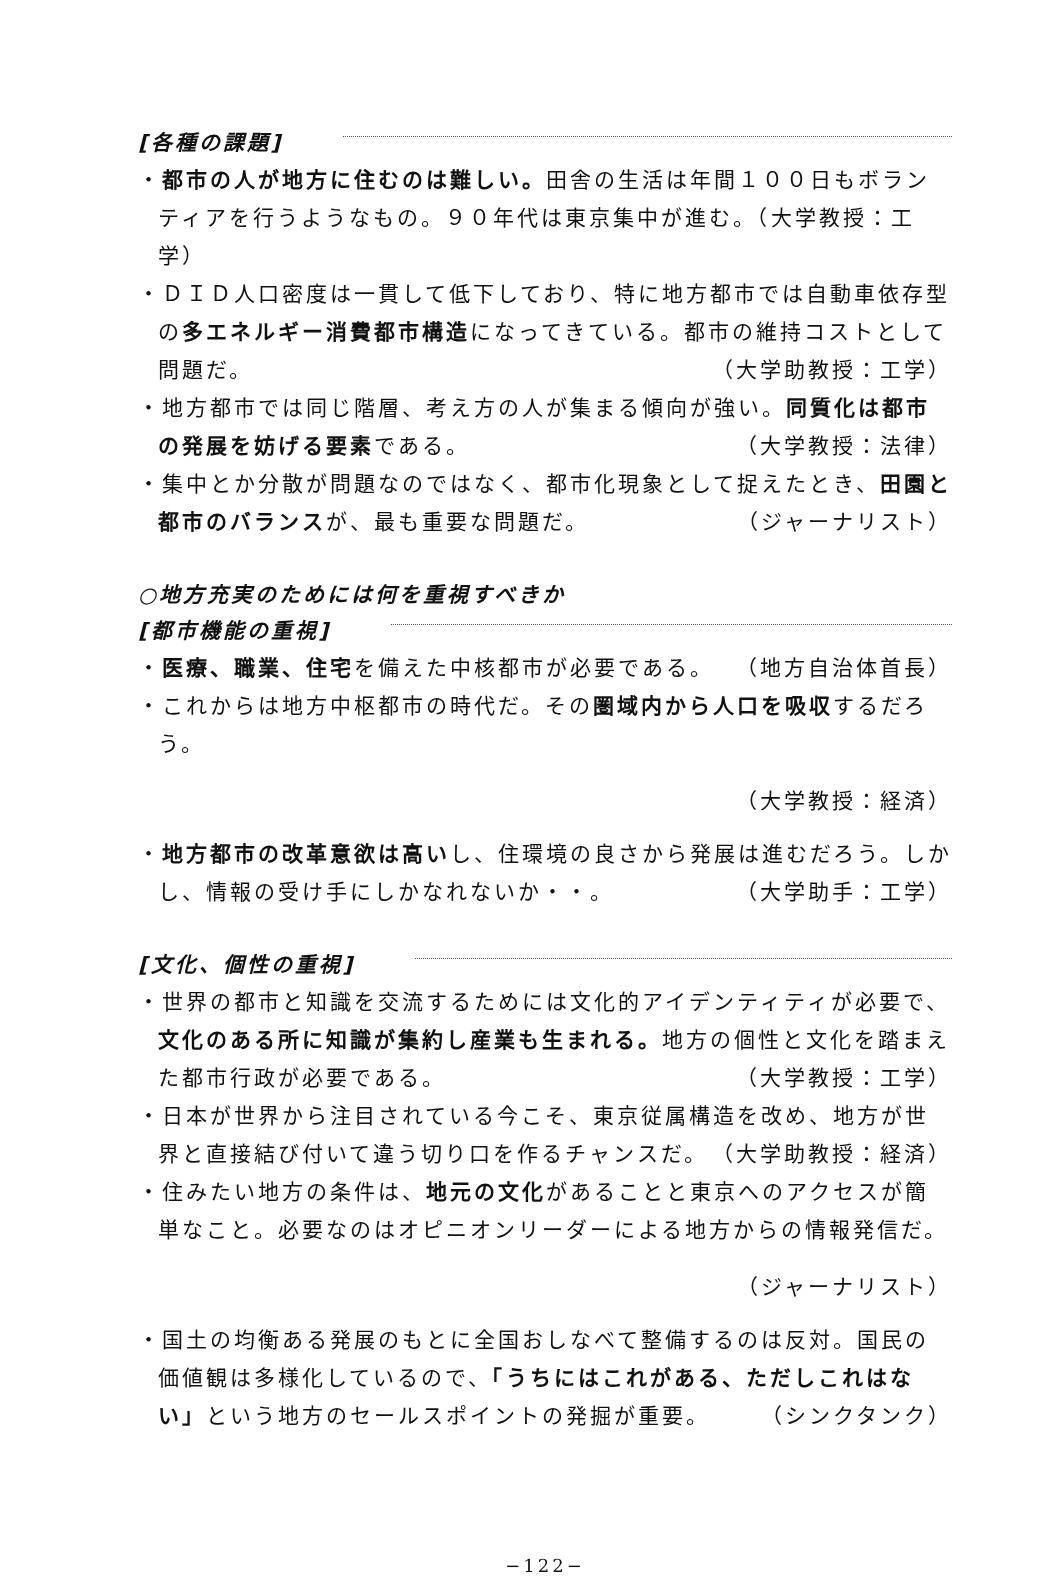[各種の課題]
・都市の人が地方に住むのは難しい。田舎の生活は年間１００日もボランティアを行うようなもの。９０年代は東京集中が進む。（大学教授：工学）
・ＤＩＤ人口密度は一貫して低下しており、特に地方都市では自動車依存型の多エネルギー消費都市構造になってきている。都市の維持コストとして問題だ。 （大学助教授：工学）
・地方都市では同じ階層、考え方の人が集まる傾向が強い。同質化は都市の発展を妨げる要素である。 （大学教授：法律）
・集中とか分散が問題なのではなく、都市化現象として捉えたとき、田園と都市のバランスが、最も重要な問題だ。 （ジャーナリスト）
○地方充実のためには何を重視すべきか
[都市機能の重視]
・医療、職業、住宅を備えた中核都市が必要である。 （地方自治体首長）
・これからは地方中枢都市の時代だ。その圏域内から人口を吸収するだろう。
（大学教授：経済）
・地方都市の改革意欲は高いし、住環境の良さから発展は進むだろう。しかし、情報の受け手にしかなれないか・・。 （大学助手：工学）
[文化、個性の重視]
・世界の都市と知識を交流するためには文化的アイデンティティが必要で、文化のある所に知識が集約し産業も生まれる。地方の個性と文化を踏まえた都市行政が必要である。 （大学教授：工学）
・日本が世界から注目されている今こそ、東京従属構造を改め、地方が世界と直接結び付いて違う切り口を作るチャンスだ。 （大学助教授：経済）
・住みたい地方の条件は、地元の文化があることと東京へのアクセスが簡単なこと。必要なのはオピニオンリーダーによる地方からの情報発信だ。
（ジャーナリスト）
・国土の均衡ある発展のもとに全国おしなべて整備するのは反対。国民の価値観は多様化しているので、「うちにはこれがある、ただしこれはない」という地方のセールスポイントの発掘が重要。 （シンクタンク）
−122−